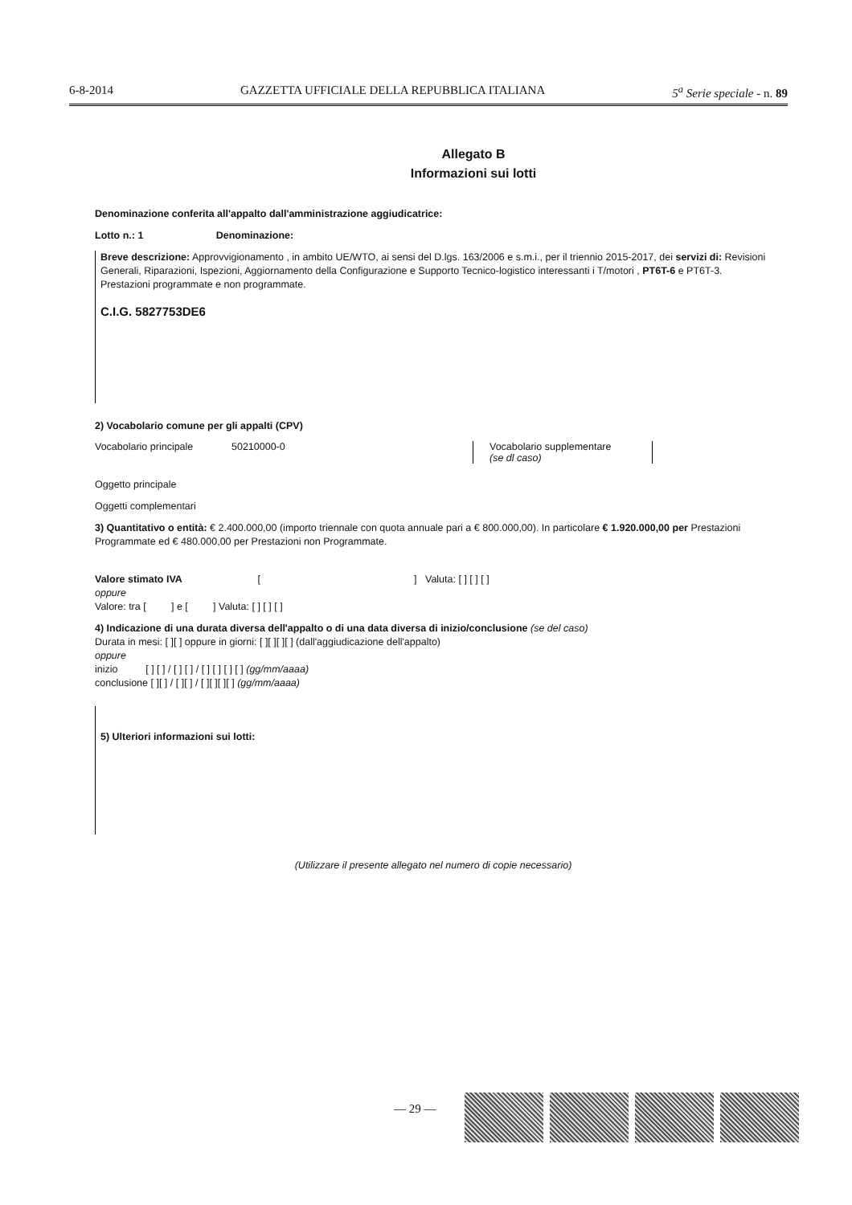6-8-2014 GAZZETTA UFFICIALE DELLA REPUBBLICA ITALIANA 5<sup>a</sup> Serie speciale - n. 89
Allegato B
Informazioni sui lotti
Denominazione conferita all'appalto dall'amministrazione aggiudicatrice:
Lotto n.: 1 Denominazione:
Breve descrizione: Approvvigionamento , in ambito UE/WTO, ai sensi del D.lgs. 163/2006 e s.m.i., per il triennio 2015-2017, dei servizi di: Revisioni Generali, Riparazioni, Ispezioni, Aggiornamento della Configurazione e Supporto Tecnico-logistico interessanti i T/motori , PT6T-6 e PT6T-3. Prestazioni programmate e non programmate.
C.I.G. 5827753DE6
2) Vocabolario comune per gli appalti (CPV)
Vocabolario principale 50210000-0 Vocabolario supplementare
(se dl caso)
Oggetto principale
Oggetti complementari
3) Quantitativo o entità: € 2.400.000,00 (importo triennale con quota annuale pari a € 800.000,00). In particolare € 1.920.000,00 per Prestazioni Programmate ed € 480.000,00 per Prestazioni non Programmate.
Valore stimato IVA [ ] Valuta: [ ] [ ] [ ]
oppure
Valore: tra [ ] e [ ] Valuta: [ ] [ ] [ ]
4) Indicazione di una durata diversa dell'appalto o di una data diversa di inizio/conclusione (se del caso)
Durata in mesi: [ ][ ] oppure in giorni: [ ][ ][ ][ ] (dall'aggiudicazione dell'appalto)
oppure
inizio [ ] [ ] / [ ] [ ] / [ ] [ ] [ ] [ ] (gg/mm/aaaa)
conclusione [ ][ ] / [ ][ ] / [ ][ ][ ][ ] (gg/mm/aaaa)
5) Ulteriori informazioni sui lotti:
(Utilizzare il presente allegato nel numero di copie necessario)
— 29 —